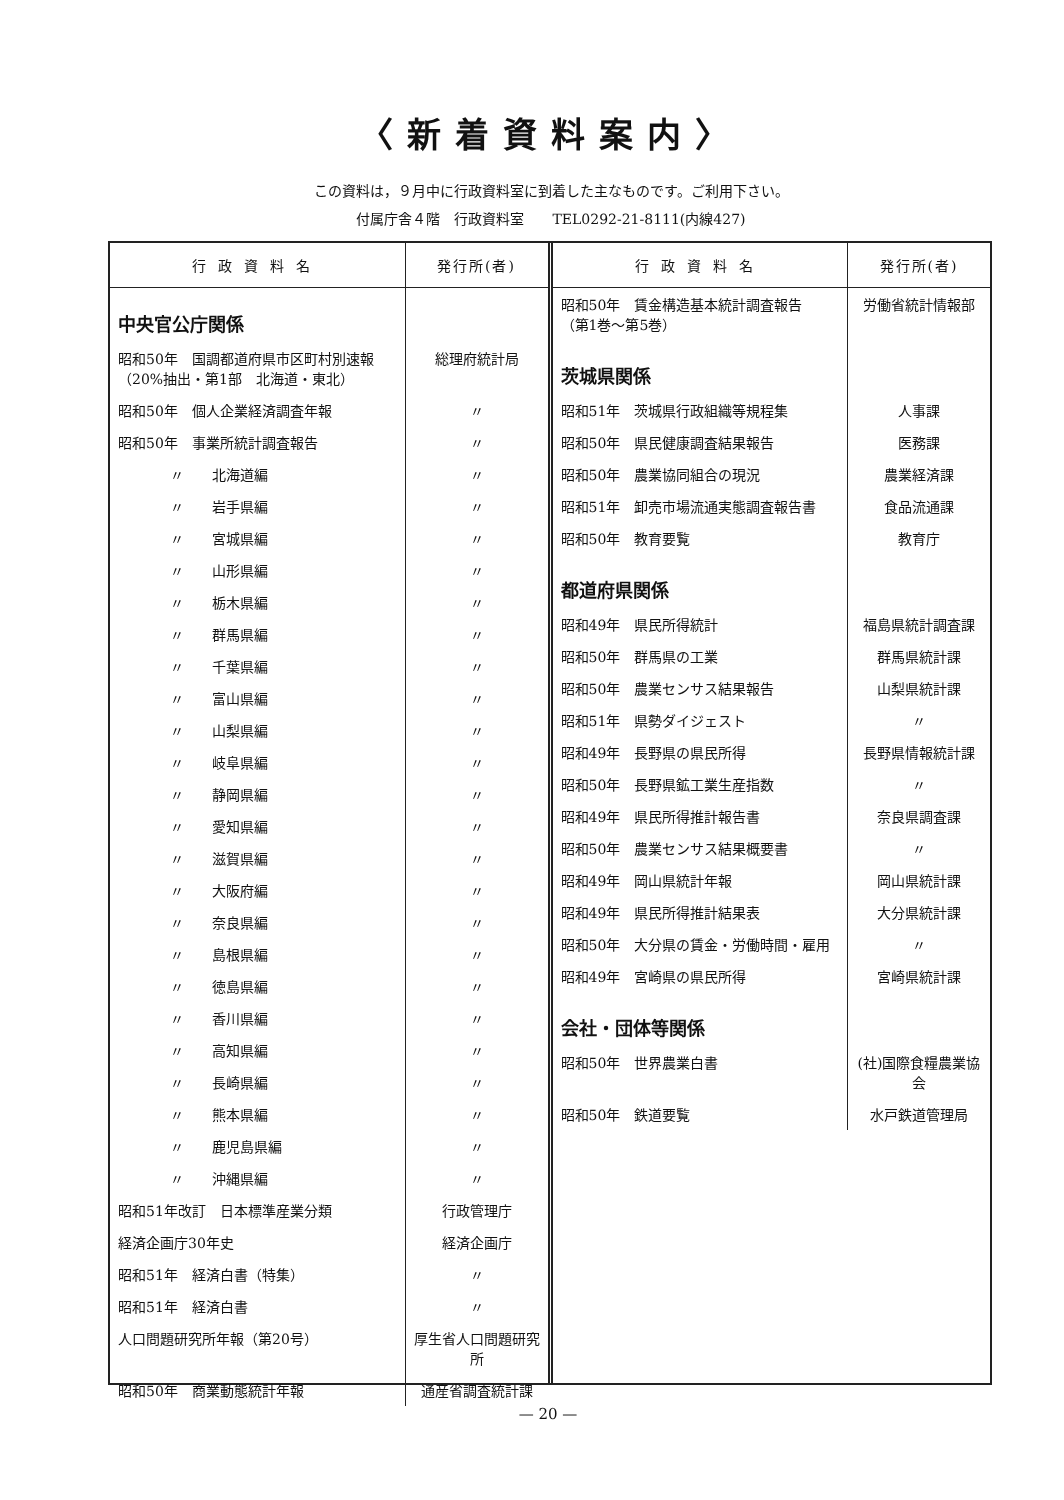〈新着資料案内〉
この資料は，９月中に行政資料室に到着した主なものです。ご利用下さい。
付属庁舎４階　行政資料室　　TEL0292-21-8111(内線427)
| 行政資料名 | 発行所(者) |
| --- | --- |
| 中央官公庁関係 | |
| 昭和50年 国調都道府県市区町村別速報 （20%抽出・第1部 北海道・東北） | 総理府統計局 |
| 昭和50年 個人企業経済調査年報 | 〃 |
| 昭和50年 事業所統計調査報告 | 〃 |
| 〃 北海道編 | 〃 |
| 〃 岩手県編 | 〃 |
| 〃 宮城県編 | 〃 |
| 〃 山形県編 | 〃 |
| 〃 栃木県編 | 〃 |
| 〃 群馬県編 | 〃 |
| 〃 千葉県編 | 〃 |
| 〃 富山県編 | 〃 |
| 〃 山梨県編 | 〃 |
| 〃 岐阜県編 | 〃 |
| 〃 静岡県編 | 〃 |
| 〃 愛知県編 | 〃 |
| 〃 滋賀県編 | 〃 |
| 〃 大阪府編 | 〃 |
| 〃 奈良県編 | 〃 |
| 〃 島根県編 | 〃 |
| 〃 徳島県編 | 〃 |
| 〃 香川県編 | 〃 |
| 〃 高知県編 | 〃 |
| 〃 長崎県編 | 〃 |
| 〃 熊本県編 | 〃 |
| 〃 鹿児島県編 | 〃 |
| 〃 沖縄県編 | 〃 |
| 昭和51年改訂 日本標準産業分類 | 行政管理庁 |
| 経済企画庁30年史 | 経済企画庁 |
| 昭和51年 経済白書（特集） | 〃 |
| 昭和51年 経済白書 | 〃 |
| 人口問題研究所年報（第20号） | 厚生省人口問題研究所 |
| 昭和50年 商業動態統計年報 | 通産省調査統計課 |
| 行政資料名 | 発行所(者) |
| --- | --- |
| 昭和50年 賃金構造基本統計調査報告 （第1巻～第5巻） | 労働省統計情報部 |
| 茨城県関係 | |
| 昭和51年 茨城県行政組織等規程集 | 人事課 |
| 昭和50年 県民健康調査結果報告 | 医務課 |
| 昭和50年 農業協同組合の現況 | 農業経済課 |
| 昭和51年 卸売市場流通実態調査報告書 | 食品流通課 |
| 昭和50年 教育要覧 | 教育庁 |
| 都道府県関係 | |
| 昭和49年 県民所得統計 | 福島県統計調査課 |
| 昭和50年 群馬県の工業 | 群馬県統計課 |
| 昭和50年 農業センサス結果報告 | 山梨県統計課 |
| 昭和51年 県勢ダイジェスト | 〃 |
| 昭和49年 長野県の県民所得 | 長野県情報統計課 |
| 昭和50年 長野県鉱工業生産指数 | 〃 |
| 昭和49年 県民所得推計報告書 | 奈良県調査課 |
| 昭和50年 農業センサス結果概要書 | 〃 |
| 昭和49年 岡山県統計年報 | 岡山県統計課 |
| 昭和49年 県民所得推計結果表 | 大分県統計課 |
| 昭和50年 大分県の賃金・労働時間・雇用 | 〃 |
| 昭和49年 宮崎県の県民所得 | 宮崎県統計課 |
| 会社・団体等関係 | |
| 昭和50年 世界農業白書 | (社)国際食糧農業協会 |
| 昭和50年 鉄道要覧 | 水戸鉄道管理局 |
— 20 —